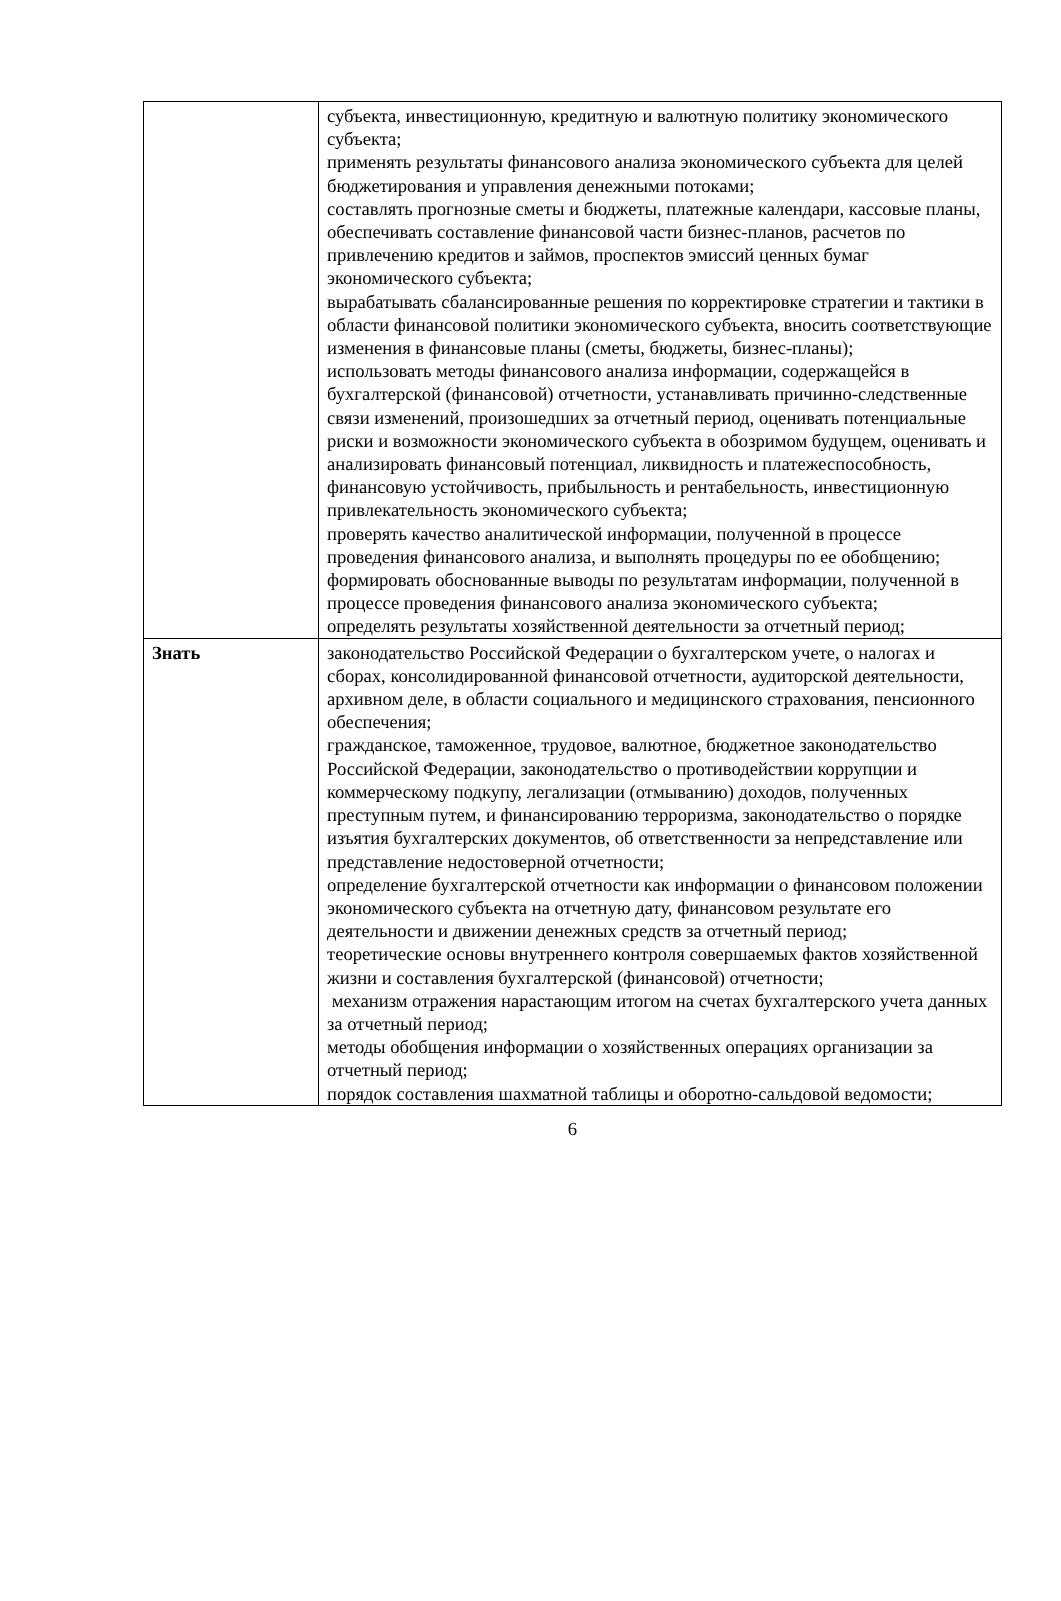| | субъекта, инвестиционную, кредитную и валютную политику экономического субъекта; применять результаты финансового анализа экономического субъекта для целей бюджетирования и управления денежными потоками; составлять прогнозные сметы и бюджеты, платежные календари, кассовые планы, обеспечивать составление финансовой части бизнес-планов, расчетов по привлечению кредитов и займов, проспектов эмиссий ценных бумаг экономического субъекта; вырабатывать сбалансированные решения по корректировке стратегии и тактики в области финансовой политики экономического субъекта, вносить соответствующие изменения в финансовые планы (сметы, бюджеты, бизнес-планы); использовать методы финансового анализа информации, содержащейся в бухгалтерской (финансовой) отчетности, устанавливать причинно-следственные связи изменений, произошедших за отчетный период, оценивать потенциальные риски и возможности экономического субъекта в обозримом будущем, оценивать и анализировать финансовый потенциал, ликвидность и платежеспособность, финансовую устойчивость, прибыльность и рентабельность, инвестиционную привлекательность экономического субъекта; проверять качество аналитической информации, полученной в процессе проведения финансового анализа, и выполнять процедуры по ее обобщению; формировать обоснованные выводы по результатам информации, полученной в процессе проведения финансового анализа экономического субъекта; определять результаты хозяйственной деятельности за отчетный период; |
| Знать | законодательство Российской Федерации о бухгалтерском учете, о налогах и сборах, консолидированной финансовой отчетности, аудиторской деятельности, архивном деле, в области социального и медицинского страхования, пенсионного обеспечения; гражданское, таможенное, трудовое, валютное, бюджетное законодательство Российской Федерации, законодательство о противодействии коррупции и коммерческому подкупу, легализации (отмыванию) доходов, полученных преступным путем, и финансированию терроризма, законодательство о порядке изъятия бухгалтерских документов, об ответственности за непредставление или представление недостоверной отчетности; определение бухгалтерской отчетности как информации о финансовом положении экономического субъекта на отчетную дату, финансовом результате его деятельности и движении денежных средств за отчетный период; теоретические основы внутреннего контроля совершаемых фактов хозяйственной жизни и составления бухгалтерской (финансовой) отчетности; механизм отражения нарастающим итогом на счетах бухгалтерского учета данных за отчетный период; методы обобщения информации о хозяйственных операциях организации за отчетный период; порядок составления шахматной таблицы и оборотно-сальдовой ведомости; |
6